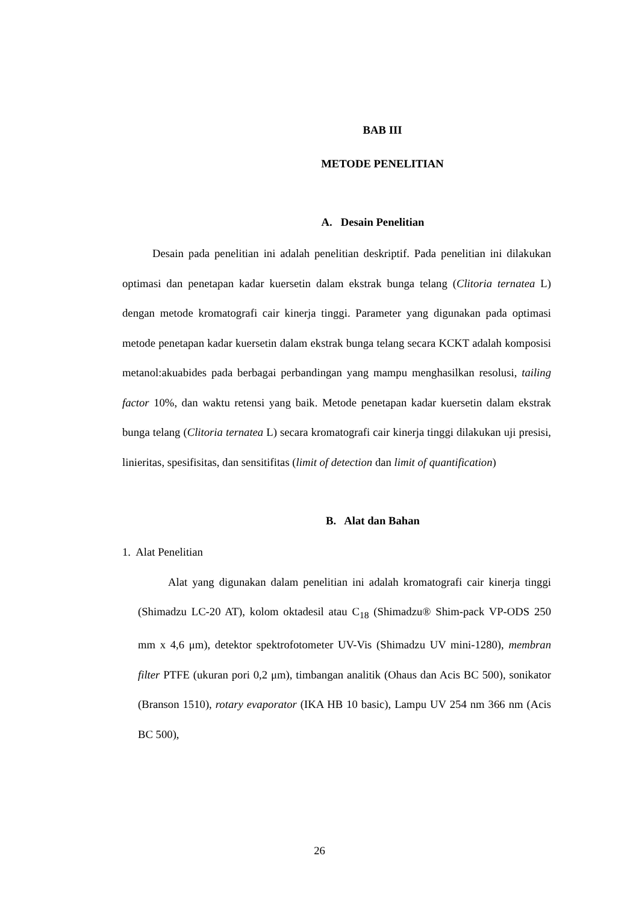BAB III
METODE PENELITIAN
A. Desain Penelitian
Desain pada penelitian ini adalah penelitian deskriptif. Pada penelitian ini dilakukan optimasi dan penetapan kadar kuersetin dalam ekstrak bunga telang (Clitoria ternatea L) dengan metode kromatografi cair kinerja tinggi. Parameter yang digunakan pada optimasi metode penetapan kadar kuersetin dalam ekstrak bunga telang secara KCKT adalah komposisi metanol:akuabides pada berbagai perbandingan yang mampu menghasilkan resolusi, tailing factor 10%, dan waktu retensi yang baik. Metode penetapan kadar kuersetin dalam ekstrak bunga telang (Clitoria ternatea L) secara kromatografi cair kinerja tinggi dilakukan uji presisi, linieritas, spesifisitas, dan sensitifitas (limit of detection dan limit of quantification)
B. Alat dan Bahan
1. Alat Penelitian
Alat yang digunakan dalam penelitian ini adalah kromatografi cair kinerja tinggi (Shimadzu LC-20 AT), kolom oktadesil atau C<sub>18</sub> (Shimadzu® Shim-pack VP-ODS 250 mm x 4,6 μm), detektor spektrofotometer UV-Vis (Shimadzu UV mini-1280), membran filter PTFE (ukuran pori 0,2 μm), timbangan analitik (Ohaus dan Acis BC 500), sonikator (Branson 1510), rotary evaporator (IKA HB 10 basic), Lampu UV 254 nm 366 nm (Acis BC 500),
26